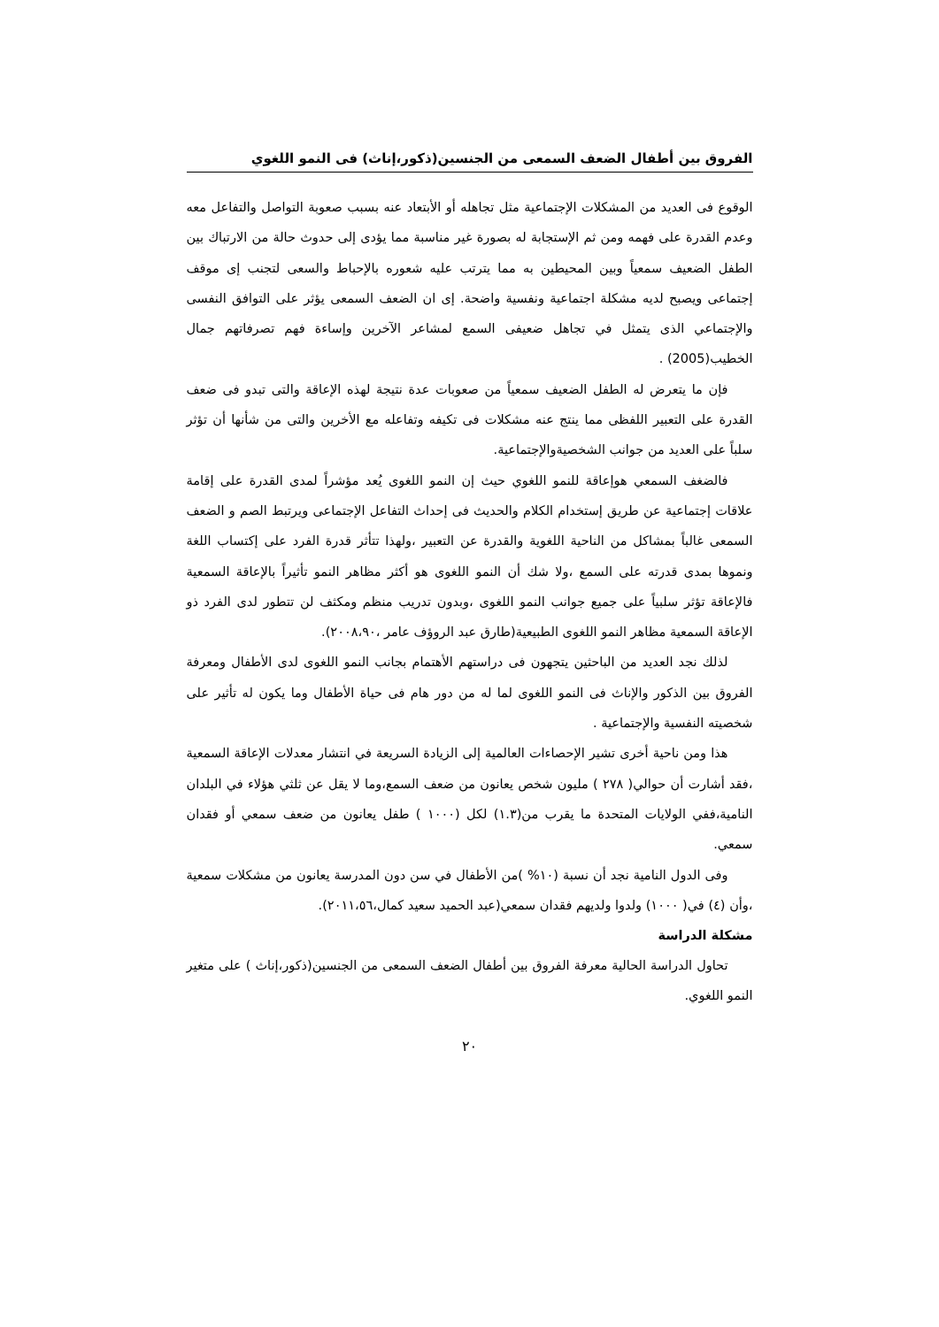الفروق بين أطفال الضعف السمعى من الجنسين(ذكور،إناث) فى النمو اللغوي
الوقوع فى العديد من المشكلات الإجتماعية مثل تجاهله أو الأبتعاد عنه بسبب صعوبة التواصل والتفاعل معه وعدم القدرة على فهمه ومن ثم الإستجابة له بصورة غير مناسبة مما يؤدى إلى حدوث حالة من الارتباك بين الطفل الضعيف سمعياً وبين المحيطين به مما يترتب عليه شعوره بالإحباط والسعى لتجنب إى موقف إجتماعى ويصبح لديه مشكلة اجتماعية ونفسية واضحة. إى ان الضعف السمعى يؤثر على التوافق النفسى والإجتماعي الذى يتمثل في تجاهل ضعيفى السمع لمشاعر الآخرين وإساءة فهم تصرفاتهم جمال الخطيب(2005) .
فإن ما يتعرض له الطفل الضعيف سمعياً من صعوبات عدة نتيجة لهذه الإعاقة والتى تبدو فى ضعف القدرة على التعبير اللفظى مما ينتج عنه مشكلات فى تكيفه وتفاعله مع الأخرين والتى من شأنها أن تؤثر سلباً على العديد من جوانب الشخصيةوالإجتماعية.
فالضغف السمعي هوإعاقة للنمو اللغوي حيث إن النمو اللغوى يُعد مؤشراً لمدى القدرة على إقامة علاقات إجتماعية عن طريق إستخدام الكلام والحديث فى إحداث التفاعل الإجتماعى ويرتبط الصم و الضعف السمعى غالباً بمشاكل من الناحية اللغوية والقدرة عن التعبير ،ولهذا تتأثر قدرة الفرد على إكتساب اللغة ونموها بمدى قدرته على السمع ،ولا شك أن النمو اللغوى هو أكثر مظاهر النمو تأثيراً بالإعاقة السمعية فالإعاقة تؤثر سلبياً على جميع جوانب النمو اللغوى ،وبدون تدريب منظم ومكثف لن تتطور لدى الفرد ذو الإعاقة السمعية مظاهر النمو اللغوى الطبيعية(طارق عبد الروؤف عامر ،٢٠٠٨،٩٠).
لذلك نجد العديد من الباحثين يتجهون فى دراستهم الأهتمام بجانب النمو اللغوى لدى الأطفال ومعرفة الفروق بين الذكور والإناث فى النمو اللغوى لما له من دور هام فى حياة الأطفال وما يكون له تأثير على شخصيته النفسية والإجتماعية .
هذا ومن ناحية أخرى تشير الإحصاءات العالمية إلى الزيادة السريعة في انتشار معدلات الإعاقة السمعية ،فقد أشارت أن حوالي( ٢٧٨ ) مليون شخص يعانون من ضعف السمع،وما لا يقل عن ثلثي هؤلاء في البلدان النامية،ففي الولايات المتحدة ما يقرب من(١.٣) لكل (١٠٠٠ ) طفل يعانون من ضعف سمعي أو فقدان سمعي.
وفى الدول النامية نجد أن نسبة (١٠% )من الأطفال في سن دون المدرسة يعانون من مشكلات سمعية ،وأن (٤) في( ١٠٠٠) ولدوا ولديهم فقدان سمعي(عبد الحميد سعيد كمال،٢٠١١،٥٦).
مشكلة الدراسة
تحاول الدراسة الحالية معرفة الفروق بين أطفال الضعف السمعى من الجنسين(ذكور،إناث ) على متغير النمو اللغوي.
٢٠